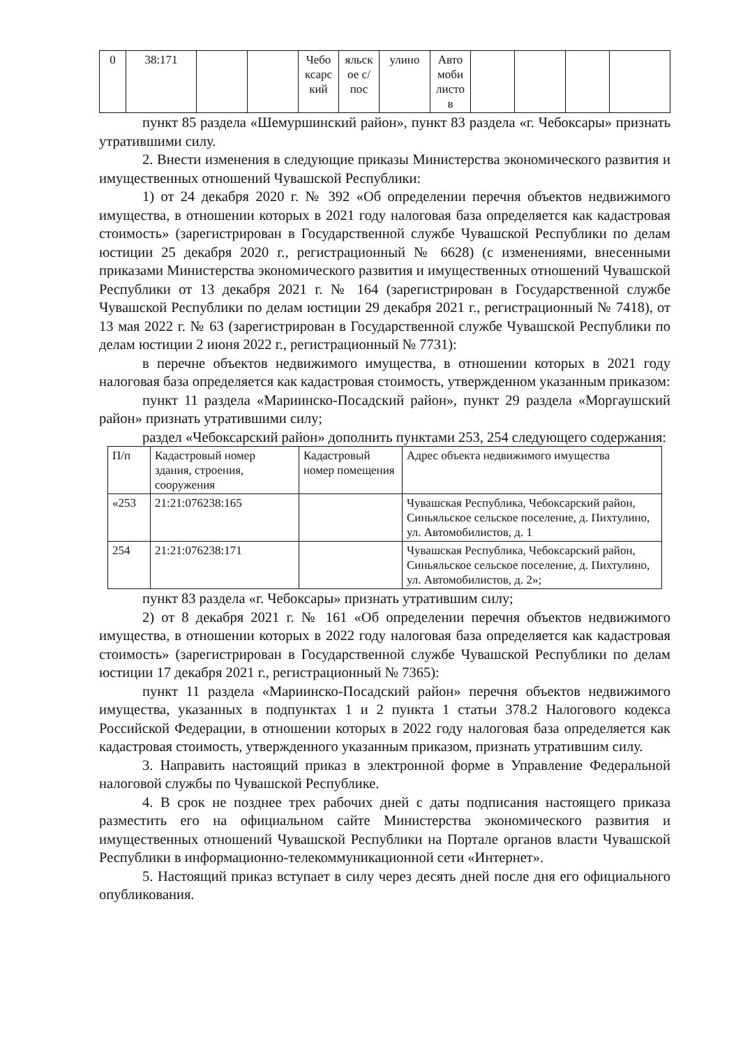| 0 | 38:171 | | | Чебо ксарс кий | яльск ое с/пос | улино | Авто моби листо в | | | | |
пункт 85 раздела «Шемуршинский район», пункт 83 раздела «г. Чебоксары» признать утратившими силу.
2. Внести изменения в следующие приказы Министерства экономического развития и имущественных отношений Чувашской Республики:
1) от 24 декабря 2020 г. № 392 «Об определении перечня объектов недвижимого имущества, в отношении которых в 2021 году налоговая база определяется как кадастровая стоимость» (зарегистрирован в Государственной службе Чувашской Республики по делам юстиции 25 декабря 2020 г., регистрационный № 6628) (с изменениями, внесенными приказами Министерства экономического развития и имущественных отношений Чувашской Республики от 13 декабря 2021 г. № 164 (зарегистрирован в Государственной службе Чувашской Республики по делам юстиции 29 декабря 2021 г., регистрационный № 7418), от 13 мая 2022 г. № 63 (зарегистрирован в Государственной службе Чувашской Республики по делам юстиции 2 июня 2022 г., регистрационный № 7731):
в перечне объектов недвижимого имущества, в отношении которых в 2021 году налоговая база определяется как кадастровая стоимость, утвержденном указанным приказом:
пункт 11 раздела «Мариинско-Посадский район», пункт 29 раздела «Моргаушский район» признать утратившими силу;
раздел «Чебоксарский район» дополнить пунктами 253, 254 следующего содержания:
| П/п | Кадастровый номер здания, строения, сооружения | Кадастровый номер помещения | Адрес объекта недвижимого имущества |
| «253 | 21:21:076238:165 | | Чувашская Республика, Чебоксарский район, Синьяльское сельское поселение, д. Пихтулино, ул. Автомобилистов, д. 1 |
| 254 | 21:21:076238:171 | | Чувашская Республика, Чебоксарский район, Синьяльское сельское поселение, д. Пихтулино, ул. Автомобилистов, д. 2»; |
пункт 83 раздела «г. Чебоксары» признать утратившим силу;
2) от 8 декабря 2021 г. № 161 «Об определении перечня объектов недвижимого имущества, в отношении которых в 2022 году налоговая база определяется как кадастровая стоимость» (зарегистрирован в Государственной службе Чувашской Республики по делам юстиции 17 декабря 2021 г., регистрационный № 7365):
пункт 11 раздела «Мариинско-Посадский район» перечня объектов недвижимого имущества, указанных в подпунктах 1 и 2 пункта 1 статьи 378.2 Налогового кодекса Российской Федерации, в отношении которых в 2022 году налоговая база определяется как кадастровая стоимость, утвержденного указанным приказом, признать утратившим силу.
3. Направить настоящий приказ в электронной форме в Управление Федеральной налоговой службы по Чувашской Республике.
4. В срок не позднее трех рабочих дней с даты подписания настоящего приказа разместить его на официальном сайте Министерства экономического развития и имущественных отношений Чувашской Республики на Портале органов власти Чувашской Республики в информационно-телекоммуникационной сети «Интернет».
5. Настоящий приказ вступает в силу через десять дней после дня его официального опубликования.